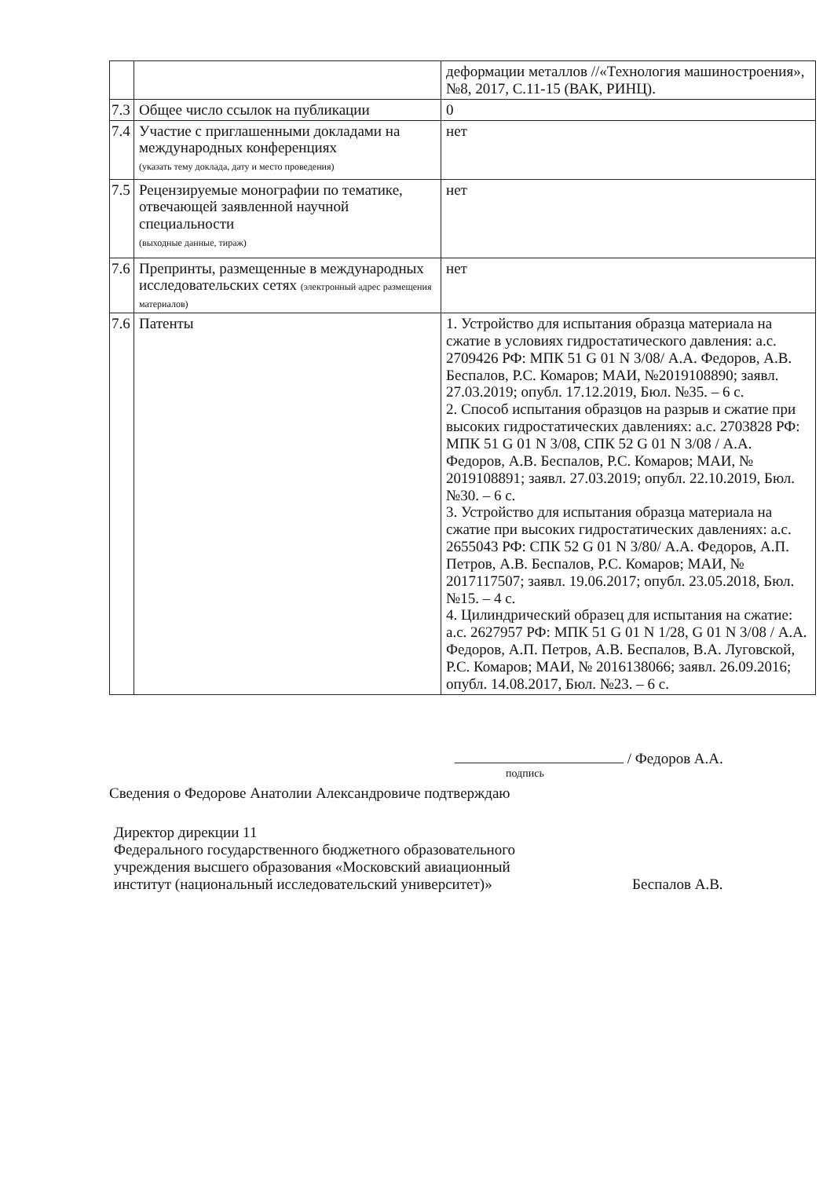| | | деформации металлов //«Технология машиностроения», №8, 2017, С.11-15 (ВАК, РИНЦ). |
| 7.3 | Общее число ссылок на публикации | 0 |
| 7.4 | Участие с приглашенными докладами на международных конференциях (указать тему доклада, дату и место проведения) | нет |
| 7.5 | Рецензируемые монографии по тематике, отвечающей заявленной научной специальности (выходные данные, тираж) | нет |
| 7.6 | Препринты, размещенные в международных исследовательских сетях (электронный адрес размещения материалов) | нет |
| 7.6 | Патенты | 1. Устройство для испытания образца материала на сжатие в условиях гидростатического давления: а.с. 2709426 РФ: МПК 51 G 01 N 3/08/ А.А. Федоров, А.В. Беспалов, Р.С. Комаров; МАИ, №2019108890; заявл. 27.03.2019; опубл. 17.12.2019, Бюл. №35. – 6 с. 2. Способ испытания образцов на разрыв и сжатие при высоких гидростатических давлениях: а.с. 2703828 РФ: МПК 51 G 01 N 3/08, СПК 52 G 01 N 3/08 / А.А. Федоров, А.В. Беспалов, Р.С. Комаров; МАИ, № 2019108891; заявл. 27.03.2019; опубл. 22.10.2019, Бюл. №30. – 6 с. 3. Устройство для испытания образца материала на сжатие при высоких гидростатических давлениях: а.с. 2655043 РФ: СПК 52 G 01 N 3/80/ А.А. Федоров, А.П. Петров, А.В. Беспалов, Р.С. Комаров; МАИ, № 2017117507; заявл. 19.06.2017; опубл. 23.05.2018, Бюл. №15. – 4 с. 4. Цилиндрический образец для испытания на сжатие: а.с. 2627957 РФ: МПК 51 G 01 N 1/28, G 01 N 3/08 / А.А. Федоров, А.П. Петров, А.В. Беспалов, В.А. Луговской, Р.С. Комаров; МАИ, № 2016138066; заявл. 26.09.2016; опубл. 14.08.2017, Бюл. №23. – 6 с. |
/ Федоров А.А.
подпись
Сведения о Федорове Анатолии Александровиче подтверждаю
Директор дирекции 11
Федерального государственного бюджетного образовательного учреждения высшего образования «Московский авиационный институт (национальный исследовательский университет)»
Беспалов А.В.